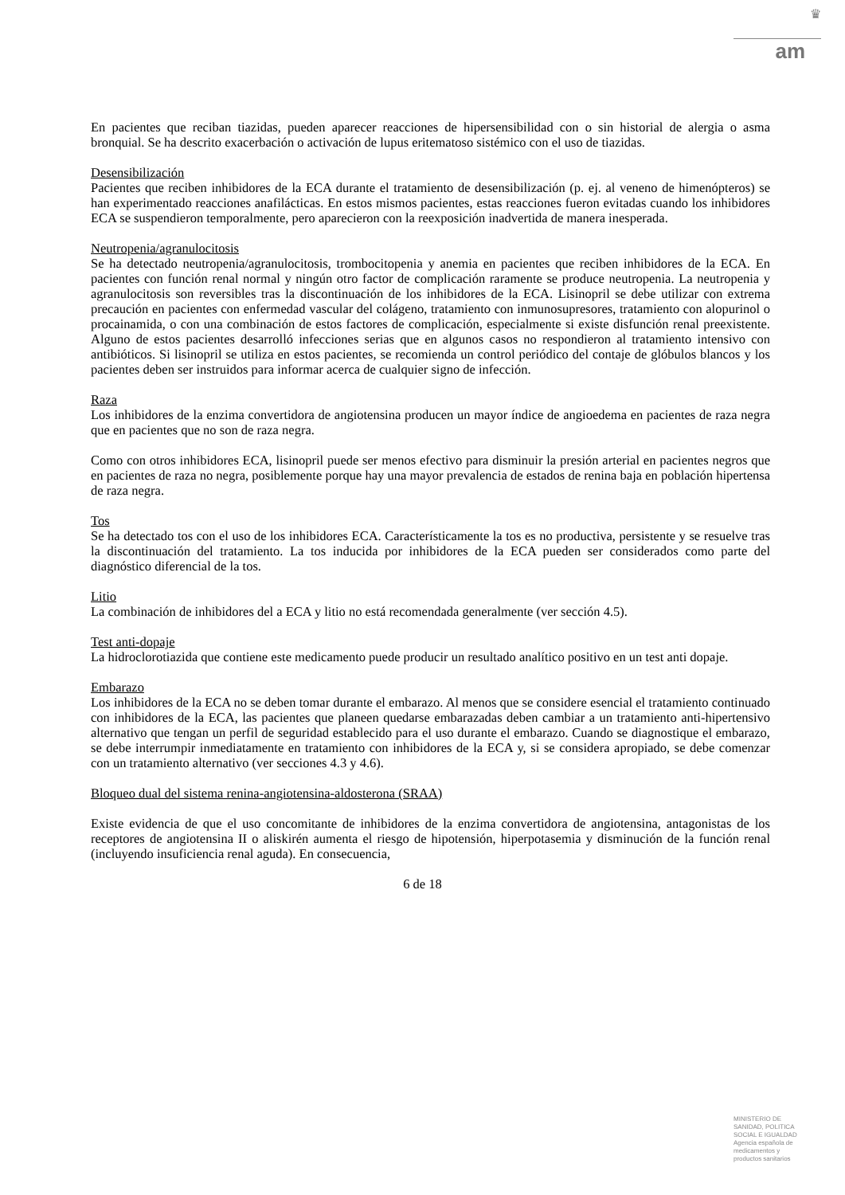♛
am
En pacientes que reciban tiazidas, pueden aparecer reacciones de hipersensibilidad con o sin historial de alergia o asma bronquial. Se ha descrito exacerbación o activación de lupus eritematoso sistémico con el uso de tiazidas.
Desensibilización
Pacientes que reciben inhibidores de la ECA durante el tratamiento de desensibilización (p. ej. al veneno de himenópteros) se han experimentado reacciones anafilácticas. En estos mismos pacientes, estas reacciones fueron evitadas cuando los inhibidores ECA se suspendieron temporalmente, pero aparecieron con la reexposición inadvertida de manera inesperada.
Neutropenia/agranulocitosis
Se ha detectado neutropenia/agranulocitosis, trombocitopenia y anemia en pacientes que reciben inhibidores de la ECA. En pacientes con función renal normal y ningún otro factor de complicación raramente se produce neutropenia. La neutropenia y agranulocitosis son reversibles tras la discontinuación de los inhibidores de la ECA. Lisinopril se debe utilizar con extrema precaución en pacientes con enfermedad vascular del colágeno, tratamiento con inmunosupresores, tratamiento con alopurinol o procainamida, o con una combinación de estos factores de complicación, especialmente si existe disfunción renal preexistente. Alguno de estos pacientes desarrolló infecciones serias que en algunos casos no respondieron al tratamiento intensivo con antibióticos. Si lisinopril se utiliza en estos pacientes, se recomienda un control periódico del contaje de glóbulos blancos y los pacientes deben ser instruidos para informar acerca de cualquier signo de infección.
Raza
Los inhibidores de la enzima convertidora de angiotensina producen un mayor índice de angioedema en pacientes de raza negra que en pacientes que no son de raza negra.
Como con otros inhibidores ECA, lisinopril puede ser menos efectivo para disminuir la presión arterial en pacientes negros que en pacientes de raza no negra, posiblemente porque hay una mayor prevalencia de estados de renina baja en población hipertensa de raza negra.
Tos
Se ha detectado tos con el uso de los inhibidores ECA. Característicamente la tos es no productiva, persistente y se resuelve tras la discontinuación del tratamiento. La tos inducida por inhibidores de la ECA pueden ser considerados como parte del diagnóstico diferencial de la tos.
Litio
La combinación de inhibidores del a ECA y litio no está recomendada generalmente (ver sección 4.5).
Test anti-dopaje
La hidroclorotiazida que contiene este medicamento puede producir un resultado analítico positivo en un test anti dopaje.
Embarazo
Los inhibidores de la ECA no se deben tomar durante el embarazo. Al menos que se considere esencial el tratamiento continuado con inhibidores de la ECA, las pacientes que planeen quedarse embarazadas deben cambiar a un tratamiento anti-hipertensivo alternativo que tengan un perfil de seguridad establecido para el uso durante el embarazo. Cuando se diagnostique el embarazo, se debe interrumpir inmediatamente en tratamiento con inhibidores de la ECA y, si se considera apropiado, se debe comenzar con un tratamiento alternativo (ver secciones 4.3 y 4.6).
Bloqueo dual del sistema renina-angiotensina-aldosterona (SRAA)
Existe evidencia de que el uso concomitante de inhibidores de la enzima convertidora de angiotensina, antagonistas de los receptores de angiotensina II o aliskirén aumenta el riesgo de hipotensión, hiperpotasemia y disminución de la función renal (incluyendo insuficiencia renal aguda). En consecuencia,
6 de 18
MINISTERIO DE
SANIDAD, POLITICA
SOCIAL E IGUALDAD
Agencia española de
medicamentos y
productos sanitarios